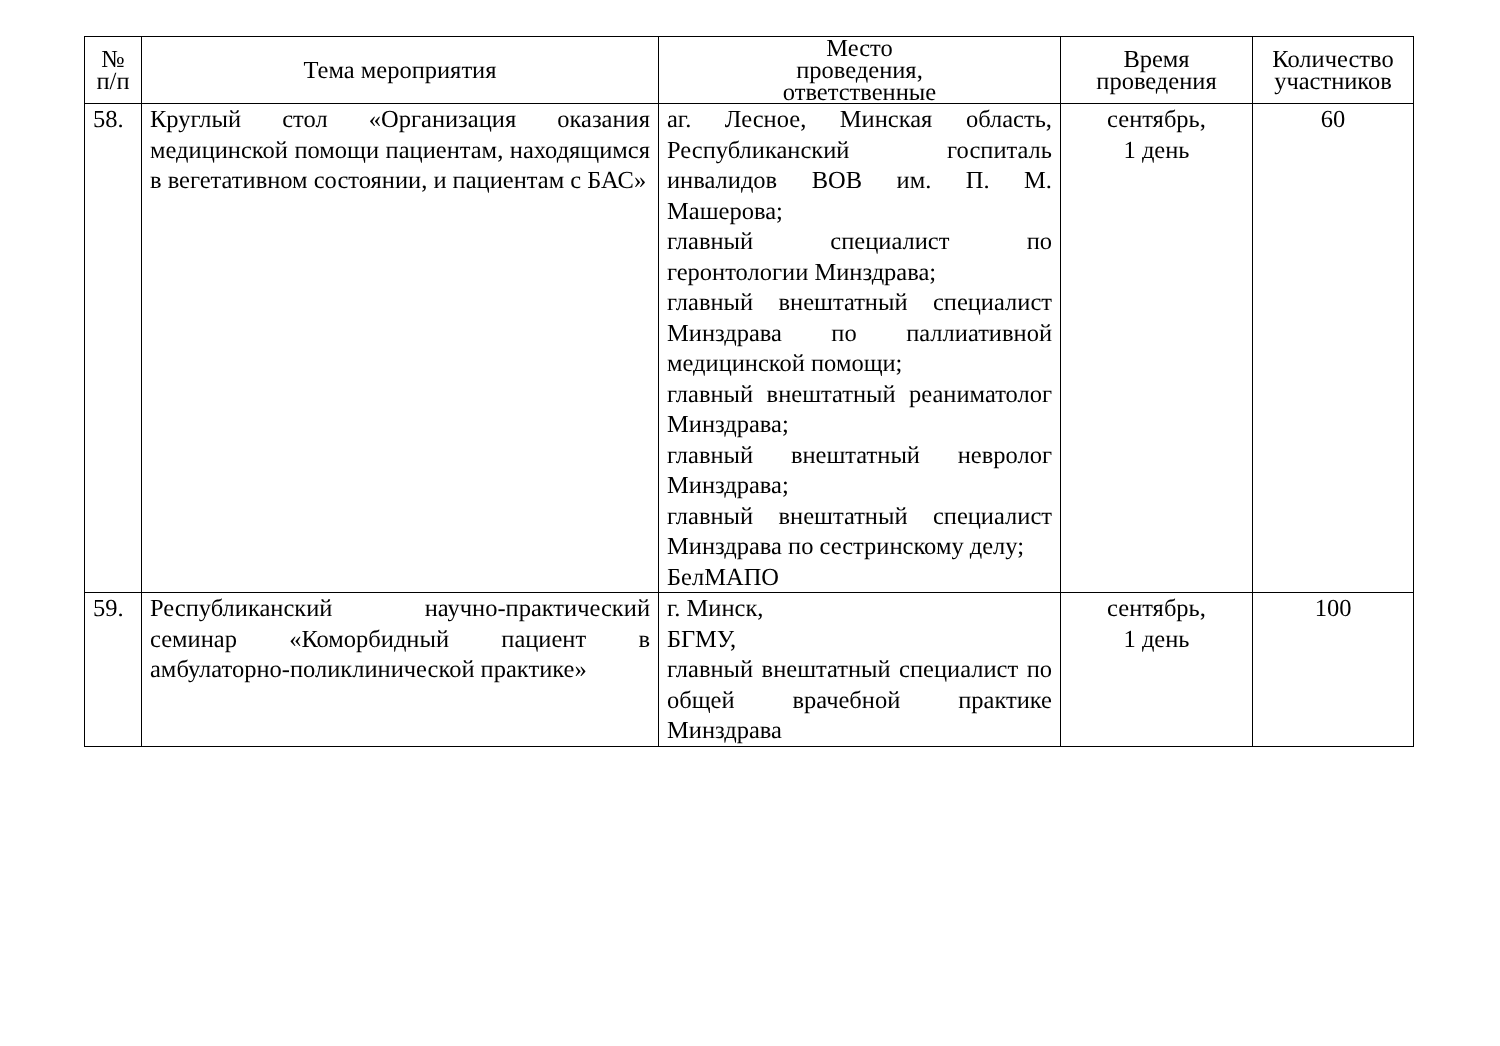| № п/п | Тема мероприятия | Место проведения, ответственные | Время проведения | Количество участников |
| --- | --- | --- | --- | --- |
| 58. | Круглый стол «Организация оказания медицинской помощи пациентам, находящимся в вегетативном состоянии, и пациентам с БАС» | аг. Лесное, Минская область, Республиканский госпиталь инвалидов ВОВ им. П. М. Машерова; главный специалист по геронтологии Минздрава; главный внештатный специалист Минздрава по паллиативной медицинской помощи; главный внештатный реаниматолог Минздрава; главный внештатный невролог Минздрава; главный внештатный специалист Минздрава по сестринскому делу; БелМАПО | сентябрь, 1 день | 60 |
| 59. | Республиканский научно-практический семинар «Коморбидный пациент в амбулаторно-поликлинической практике» | г. Минск, БГМУ, главный внештатный специалист по общей врачебной практике Минздрава | сентябрь, 1 день | 100 |